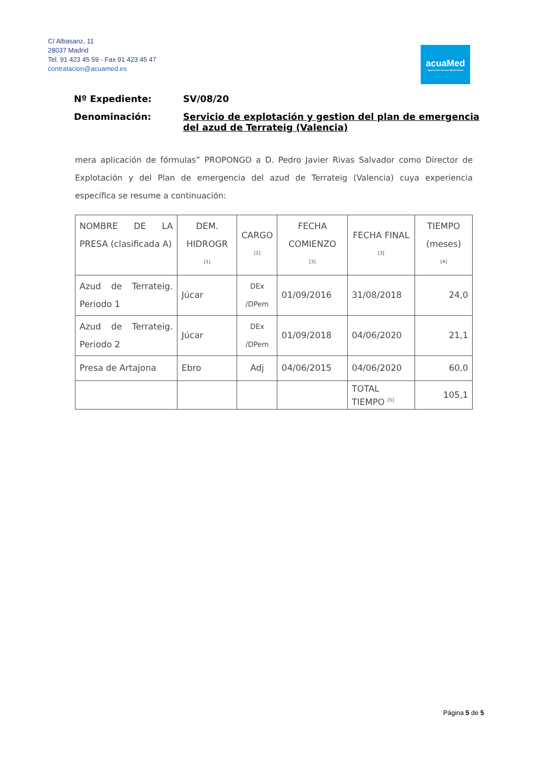C/ Albasanz, 11
28037 Madrid
Tel. 91 423 45 59 - Fax 91 423 45 47
contratacion@acuamed.es
acuaMed
Aguas de las Cuencas Mediterráneas
Nº Expediente: SV/08/20
Denominación: Servicio de explotación y gestion del plan de emergencia del azud de Terrateig (Valencia)
mera aplicación de fórmulas” PROPONGO a D. Pedro Javier Rivas Salvador como Director de Explotación y del Plan de emergencia del azud de Terrateig (Valencia) cuya experiencia específica se resume a continuación:
| NOMBRE DE LA PRESA (clasificada A) | DEM. HIDROGR <sup>[1]</sup> | CARGO <sup>[2]</sup> | FECHA COMIENZO <sup>[3]</sup> | FECHA FINAL <sup>[3]</sup> | TIEMPO (meses) <sup>[4]</sup> |
| Azud de Terrateig. Periodo 1 | Júcar | DEx /DPem | 01/09/2016 | 31/08/2018 | 24,0 |
| Azud de Terrateig. Periodo 2 | Júcar | DEx /DPem | 01/09/2018 | 04/06/2020 | 21,1 |
| Presa de Artajona | Ebro | Adj | 04/06/2015 | 04/06/2020 | 60,0 |
| | | | | TOTAL TIEMPO <sup>[5]</sup> | 105,1 |
Página 5 de 5